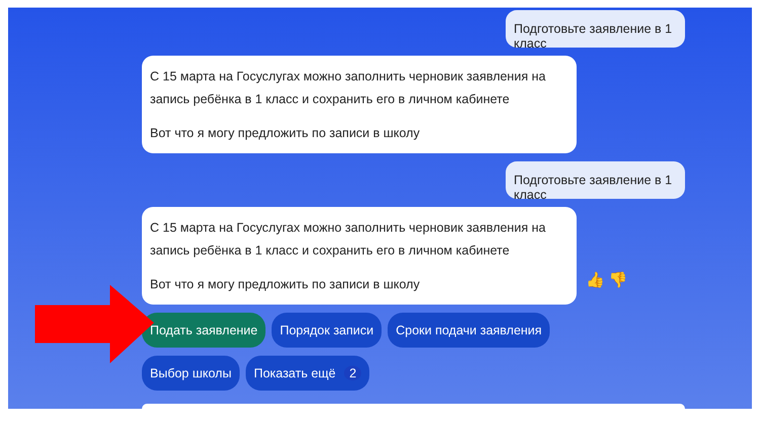Подготовьте заявление в 1 класс
С 15 марта на Госуслугах можно заполнить черновик заявления на запись ребёнка в 1 класс и сохранить его в личном кабинете
Вот что я могу предложить по записи в школу
Подготовьте заявление в 1 класс
С 15 марта на Госуслугах можно заполнить черновик заявления на запись ребёнка в 1 класс и сохранить его в личном кабинете
Вот что я могу предложить по записи в школу
👍 👎
Подать заявление Порядок записи Сроки подачи заявления
Выбор школы Показать ещё 2